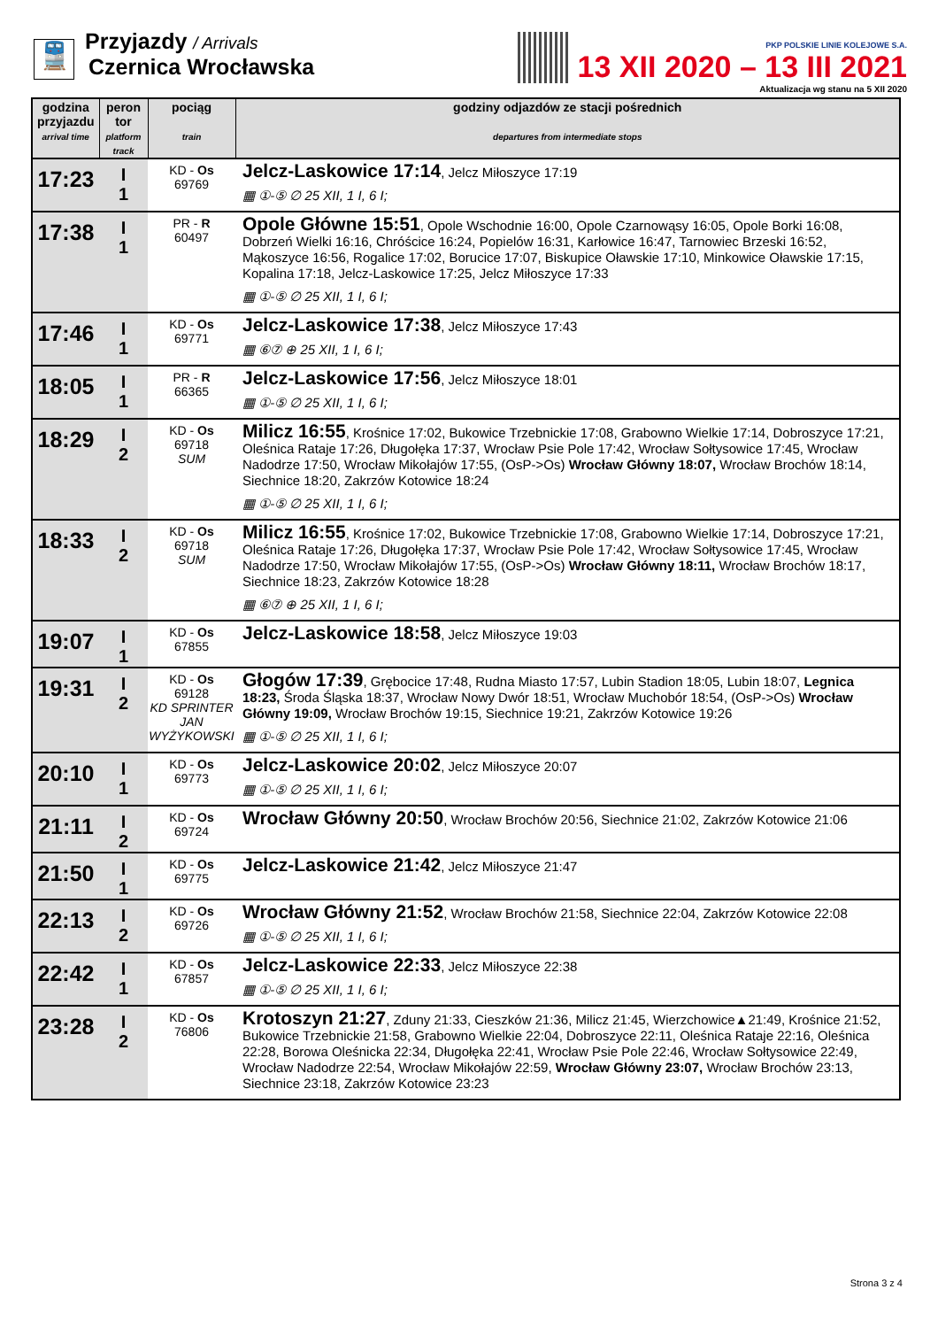🚆
Przyjazdy / Arrivals
Czernica Wrocławska
PKP POLSKIE LINIE KOLEJOWE S.A.
13 XII 2020 – 13 III 2021
Aktualizacja wg stanu na 5 XII 2020
| godzina przyjazdu arrival time | peron tor platform track | pociąg train | godziny odjazdów ze stacji pośrednich departures from intermediate stops |
| --- | --- | --- | --- |
| 17:23 | I 1 | KD - Os 69769 | Jelcz-Laskowice 17:14 , Jelcz Miłoszyce 17:19 ▦ ①-⑤ ∅ 25 XII, 1 I, 6 I; |
| 17:38 | I 1 | PR - R 60497 | Opole Główne 15:51 , Opole Wschodnie 16:00, Opole Czarnowąsy 16:05, Opole Borki 16:08, Dobrzeń Wielki 16:16, Chróścice 16:24, Popielów 16:31, Karłowice 16:47, Tarnowiec Brzeski 16:52, Mąkoszyce 16:56, Rogalice 17:02, Borucice 17:07, Biskupice Oławskie 17:10, Minkowice Oławskie 17:15, Kopalina 17:18, Jelcz-Laskowice 17:25, Jelcz Miłoszyce 17:33 ▦ ①-⑤ ∅ 25 XII, 1 I, 6 I; |
| 17:46 | I 1 | KD - Os 69771 | Jelcz-Laskowice 17:38 , Jelcz Miłoszyce 17:43 ▦ ⑥⑦ ⊕ 25 XII, 1 I, 6 I; |
| 18:05 | I 1 | PR - R 66365 | Jelcz-Laskowice 17:56 , Jelcz Miłoszyce 18:01 ▦ ①-⑤ ∅ 25 XII, 1 I, 6 I; |
| 18:29 | I 2 | KD - Os 69718 SUM | Milicz 16:55 , Krośnice 17:02, Bukowice Trzebnickie 17:08, Grabowno Wielkie 17:14, Dobroszyce 17:21, Oleśnica Rataje 17:26, Długołęka 17:37, Wrocław Psie Pole 17:42, Wrocław Sołtysowice 17:45, Wrocław Nadodrze 17:50, Wrocław Mikołajów 17:55, (OsP->Os) Wrocław Główny 18:07, Wrocław Brochów 18:14, Siechnice 18:20, Zakrzów Kotowice 18:24 ▦ ①-⑤ ∅ 25 XII, 1 I, 6 I; |
| 18:33 | I 2 | KD - Os 69718 SUM | Milicz 16:55 , Krośnice 17:02, Bukowice Trzebnickie 17:08, Grabowno Wielkie 17:14, Dobroszyce 17:21, Oleśnica Rataje 17:26, Długołęka 17:37, Wrocław Psie Pole 17:42, Wrocław Sołtysowice 17:45, Wrocław Nadodrze 17:50, Wrocław Mikołajów 17:55, (OsP->Os) Wrocław Główny 18:11, Wrocław Brochów 18:17, Siechnice 18:23, Zakrzów Kotowice 18:28 ▦ ⑥⑦ ⊕ 25 XII, 1 I, 6 I; |
| 19:07 | I 1 | KD - Os 67855 | Jelcz-Laskowice 18:58 , Jelcz Miłoszyce 19:03 |
| 19:31 | I 2 | KD - Os 69128 KD SPRINTER JAN WYŻYKOWSKI | Głogów 17:39 , Grębocice 17:48, Rudna Miasto 17:57, Lubin Stadion 18:05, Lubin 18:07, Legnica 18:23, Środa Śląska 18:37, Wrocław Nowy Dwór 18:51, Wrocław Muchobór 18:54, (OsP->Os) Wrocław Główny 19:09, Wrocław Brochów 19:15, Siechnice 19:21, Zakrzów Kotowice 19:26 ▦ ①-⑤ ∅ 25 XII, 1 I, 6 I; |
| 20:10 | I 1 | KD - Os 69773 | Jelcz-Laskowice 20:02 , Jelcz Miłoszyce 20:07 ▦ ①-⑤ ∅ 25 XII, 1 I, 6 I; |
| 21:11 | I 2 | KD - Os 69724 | Wrocław Główny 20:50 , Wrocław Brochów 20:56, Siechnice 21:02, Zakrzów Kotowice 21:06 |
| 21:50 | I 1 | KD - Os 69775 | Jelcz-Laskowice 21:42 , Jelcz Miłoszyce 21:47 |
| 22:13 | I 2 | KD - Os 69726 | Wrocław Główny 21:52 , Wrocław Brochów 21:58, Siechnice 22:04, Zakrzów Kotowice 22:08 ▦ ①-⑤ ∅ 25 XII, 1 I, 6 I; |
| 22:42 | I 1 | KD - Os 67857 | Jelcz-Laskowice 22:33 , Jelcz Miłoszyce 22:38 ▦ ①-⑤ ∅ 25 XII, 1 I, 6 I; |
| 23:28 | I 2 | KD - Os 76806 | Krotoszyn 21:27 , Zduny 21:33, Cieszków 21:36, Milicz 21:45, Wierzchowice▲21:49, Krośnice 21:52, Bukowice Trzebnickie 21:58, Grabowno Wielkie 22:04, Dobroszyce 22:11, Oleśnica Rataje 22:16, Oleśnica 22:28, Borowa Oleśnicka 22:34, Długołęka 22:41, Wrocław Psie Pole 22:46, Wrocław Sołtysowice 22:49, Wrocław Nadodrze 22:54, Wrocław Mikołajów 22:59, Wrocław Główny 23:07, Wrocław Brochów 23:13, Siechnice 23:18, Zakrzów Kotowice 23:23 |
Strona 3 z 4